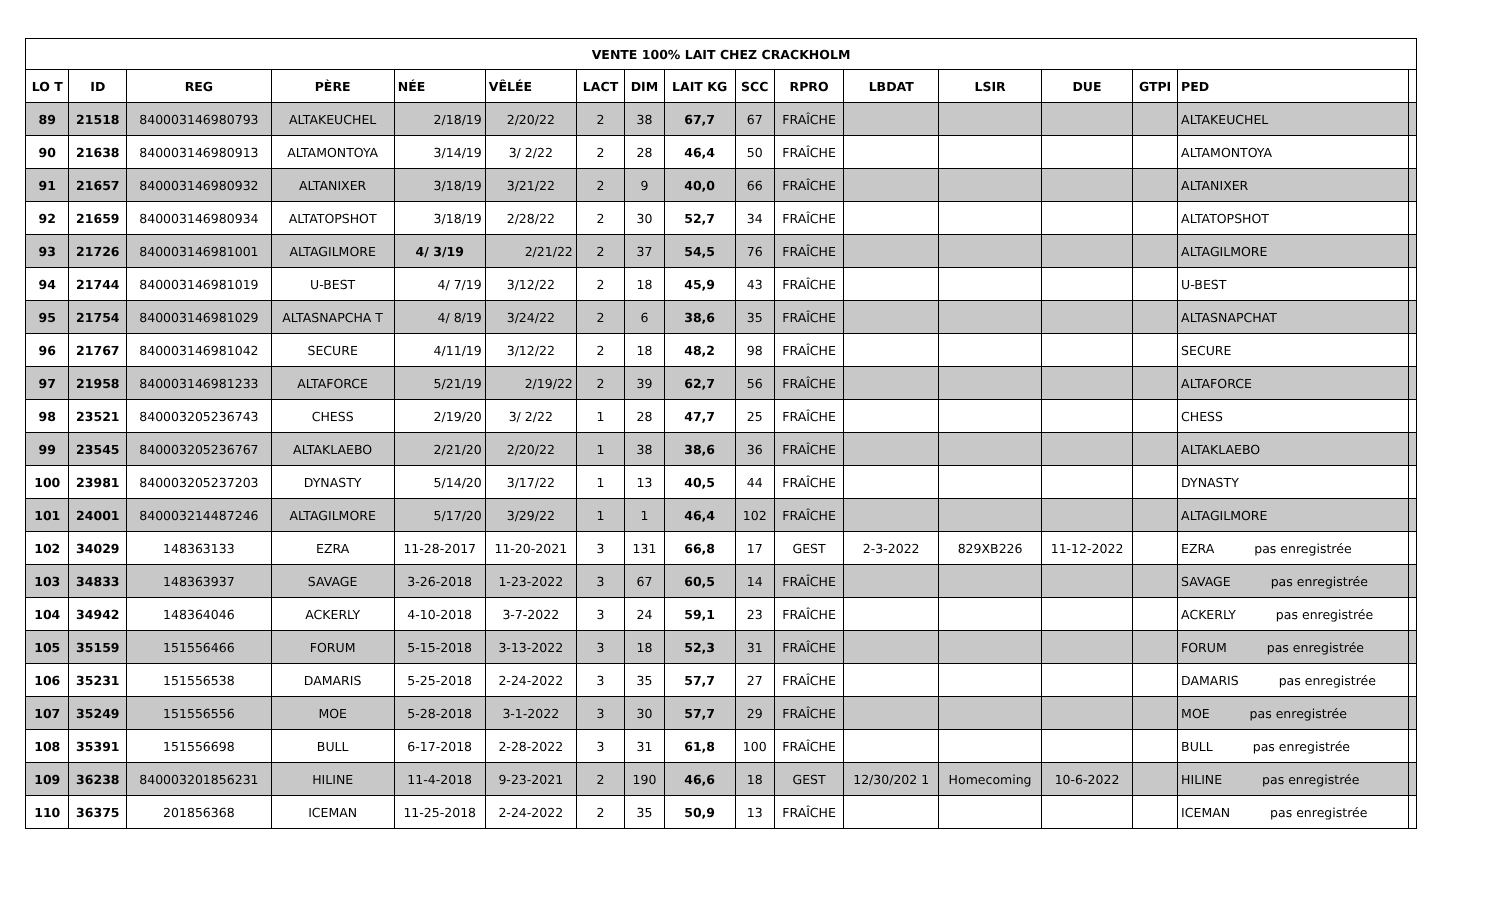| VENTE 100% LAIT CHEZ CRACKHOLM | | | | | | | | | | | | | | | | |
| --- | --- | --- | --- | --- | --- | --- | --- | --- | --- | --- | --- | --- | --- | --- | --- | --- |
| LO T | ID | REG | PÈRE | NÉE | VÊLÉE | LACT | DIM | LAIT KG | SCC | RPRO | LBDAT | LSIR | DUE | GTPI | PED | |
| 89 | 21518 | 840003146980793 | ALTAKEUCHEL | 2/18/19 | 2/20/22 | 2 | 38 | 67,7 | 67 | FRAÎCHE | | | | | ALTAKEUCHEL | |
| 90 | 21638 | 840003146980913 | ALTAMONTOYA | 3/14/19 | 3/ 2/22 | 2 | 28 | 46,4 | 50 | FRAÎCHE | | | | | ALTAMONTOYA | |
| 91 | 21657 | 840003146980932 | ALTANIXER | 3/18/19 | 3/21/22 | 2 | 9 | 40,0 | 66 | FRAÎCHE | | | | | ALTANIXER | |
| 92 | 21659 | 840003146980934 | ALTATOPSHOT | 3/18/19 | 2/28/22 | 2 | 30 | 52,7 | 34 | FRAÎCHE | | | | | ALTATOPSHOT | |
| 93 | 21726 | 840003146981001 | ALTAGILMORE | 4/ 3/19 | 2/21/22 | 2 | 37 | 54,5 | 76 | FRAÎCHE | | | | | ALTAGILMORE | |
| 94 | 21744 | 840003146981019 | U-BEST | 4/ 7/19 | 3/12/22 | 2 | 18 | 45,9 | 43 | FRAÎCHE | | | | | U-BEST | |
| 95 | 21754 | 840003146981029 | ALTASNAPCHA T | 4/ 8/19 | 3/24/22 | 2 | 6 | 38,6 | 35 | FRAÎCHE | | | | | ALTASNAPCHAT | |
| 96 | 21767 | 840003146981042 | SECURE | 4/11/19 | 3/12/22 | 2 | 18 | 48,2 | 98 | FRAÎCHE | | | | | SECURE | |
| 97 | 21958 | 840003146981233 | ALTAFORCE | 5/21/19 | 2/19/22 | 2 | 39 | 62,7 | 56 | FRAÎCHE | | | | | ALTAFORCE | |
| 98 | 23521 | 840003205236743 | CHESS | 2/19/20 | 3/ 2/22 | 1 | 28 | 47,7 | 25 | FRAÎCHE | | | | | CHESS | |
| 99 | 23545 | 840003205236767 | ALTAKLAEBO | 2/21/20 | 2/20/22 | 1 | 38 | 38,6 | 36 | FRAÎCHE | | | | | ALTAKLAEBO | |
| 100 | 23981 | 840003205237203 | DYNASTY | 5/14/20 | 3/17/22 | 1 | 13 | 40,5 | 44 | FRAÎCHE | | | | | DYNASTY | |
| 101 | 24001 | 840003214487246 | ALTAGILMORE | 5/17/20 | 3/29/22 | 1 | 1 | 46,4 | 102 | FRAÎCHE | | | | | ALTAGILMORE | |
| 102 | 34029 | 148363133 | EZRA | 11-28-2017 | 11-20-2021 | 3 | 131 | 66,8 | 17 | GEST | 2-3-2022 | 829XB226 | 11-12-2022 | | EZRA pas enregistrée | |
| 103 | 34833 | 148363937 | SAVAGE | 3-26-2018 | 1-23-2022 | 3 | 67 | 60,5 | 14 | FRAÎCHE | | | | | SAVAGE pas enregistrée | |
| 104 | 34942 | 148364046 | ACKERLY | 4-10-2018 | 3-7-2022 | 3 | 24 | 59,1 | 23 | FRAÎCHE | | | | | ACKERLY pas enregistrée | |
| 105 | 35159 | 151556466 | FORUM | 5-15-2018 | 3-13-2022 | 3 | 18 | 52,3 | 31 | FRAÎCHE | | | | | FORUM pas enregistrée | |
| 106 | 35231 | 151556538 | DAMARIS | 5-25-2018 | 2-24-2022 | 3 | 35 | 57,7 | 27 | FRAÎCHE | | | | | DAMARIS pas enregistrée | |
| 107 | 35249 | 151556556 | MOE | 5-28-2018 | 3-1-2022 | 3 | 30 | 57,7 | 29 | FRAÎCHE | | | | | MOE pas enregistrée | |
| 108 | 35391 | 151556698 | BULL | 6-17-2018 | 2-28-2022 | 3 | 31 | 61,8 | 100 | FRAÎCHE | | | | | BULL pas enregistrée | |
| 109 | 36238 | 840003201856231 | HILINE | 11-4-2018 | 9-23-2021 | 2 | 190 | 46,6 | 18 | GEST | 12/30/202 1 | Homecoming | 10-6-2022 | | HILINE pas enregistrée | |
| 110 | 36375 | 201856368 | ICEMAN | 11-25-2018 | 2-24-2022 | 2 | 35 | 50,9 | 13 | FRAÎCHE | | | | | ICEMAN pas enregistrée | |